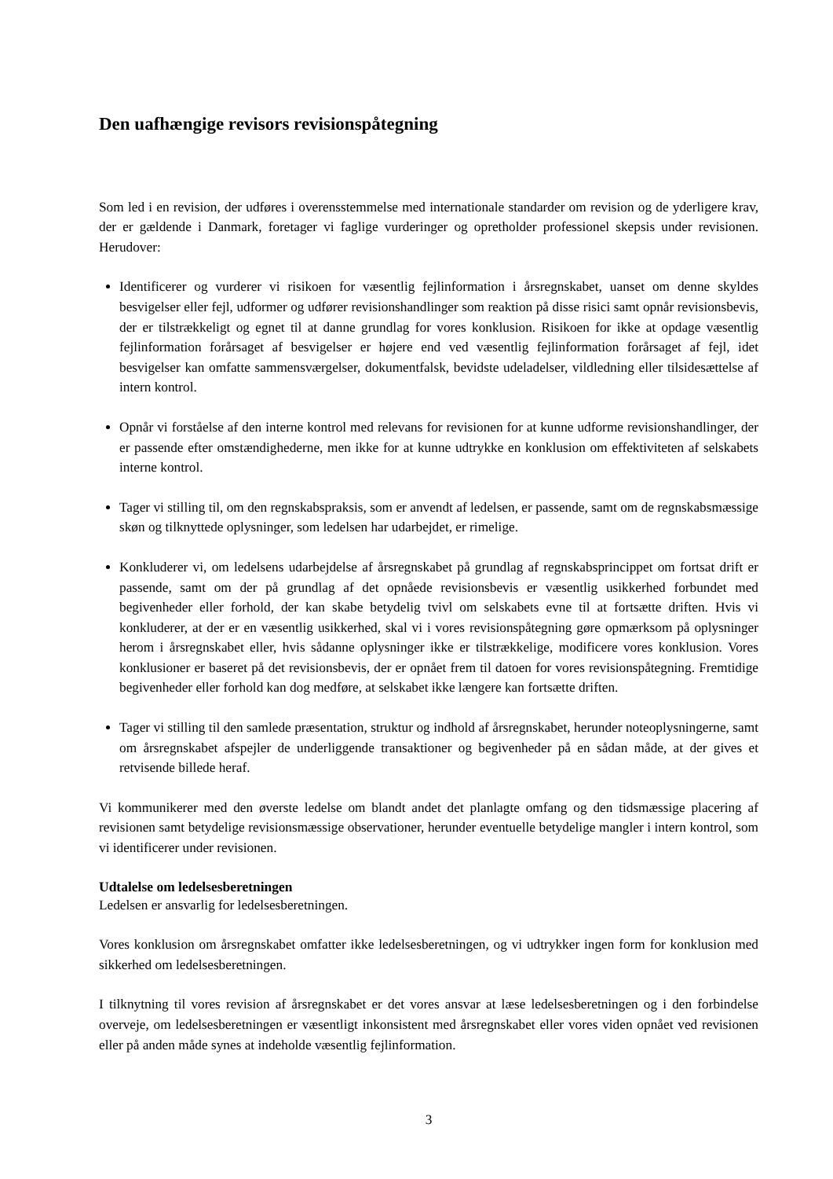Den uafhængige revisors revisionspåtegning
Som led i en revision, der udføres i overensstemmelse med internationale standarder om revision og de yderligere krav, der er gældende i Danmark, foretager vi faglige vurderinger og opretholder professionel skepsis under revisionen. Herudover:
Identificerer og vurderer vi risikoen for væsentlig fejlinformation i årsregnskabet, uanset om denne skyldes besvigelser eller fejl, udformer og udfører revisionshandlinger som reaktion på disse risici samt opnår revisionsbevis, der er tilstrækkeligt og egnet til at danne grundlag for vores konklusion. Risikoen for ikke at opdage væsentlig fejlinformation forårsaget af besvigelser er højere end ved væsentlig fejlinformation forårsaget af fejl, idet besvigelser kan omfatte sammensværgelser, dokumentfalsk, bevidste udeladelser, vildledning eller tilsidesættelse af intern kontrol.
Opnår vi forståelse af den interne kontrol med relevans for revisionen for at kunne udforme revisionshandlinger, der er passende efter omstændighederne, men ikke for at kunne udtrykke en konklusion om effektiviteten af selskabets interne kontrol.
Tager vi stilling til, om den regnskabspraksis, som er anvendt af ledelsen, er passende, samt om de regnskabsmæssige skøn og tilknyttede oplysninger, som ledelsen har udarbejdet, er rimelige.
Konkluderer vi, om ledelsens udarbejdelse af årsregnskabet på grundlag af regnskabsprincippet om fortsat drift er passende, samt om der på grundlag af det opnåede revisionsbevis er væsentlig usikkerhed forbundet med begivenheder eller forhold, der kan skabe betydelig tvivl om selskabets evne til at fortsætte driften. Hvis vi konkluderer, at der er en væsentlig usikkerhed, skal vi i vores revisionspåtegning gøre opmærksom på oplysninger herom i årsregnskabet eller, hvis sådanne oplysninger ikke er tilstrækkelige, modificere vores konklusion. Vores konklusioner er baseret på det revisionsbevis, der er opnået frem til datoen for vores revisionspåtegning. Fremtidige begivenheder eller forhold kan dog medføre, at selskabet ikke længere kan fortsætte driften.
Tager vi stilling til den samlede præsentation, struktur og indhold af årsregnskabet, herunder noteoplysningerne, samt om årsregnskabet afspejler de underliggende transaktioner og begivenheder på en sådan måde, at der gives et retvisende billede heraf.
Vi kommunikerer med den øverste ledelse om blandt andet det planlagte omfang og den tidsmæssige placering af revisionen samt betydelige revisionsmæssige observationer, herunder eventuelle betydelige mangler i intern kontrol, som vi identificerer under revisionen.
Udtalelse om ledelsesberetningen
Ledelsen er ansvarlig for ledelsesberetningen.
Vores konklusion om årsregnskabet omfatter ikke ledelsesberetningen, og vi udtrykker ingen form for konklusion med sikkerhed om ledelsesberetningen.
I tilknytning til vores revision af årsregnskabet er det vores ansvar at læse ledelsesberetningen og i den forbindelse overveje, om ledelsesberetningen er væsentligt inkonsistent med årsregnskabet eller vores viden opnået ved revisionen eller på anden måde synes at indeholde væsentlig fejlinformation.
3